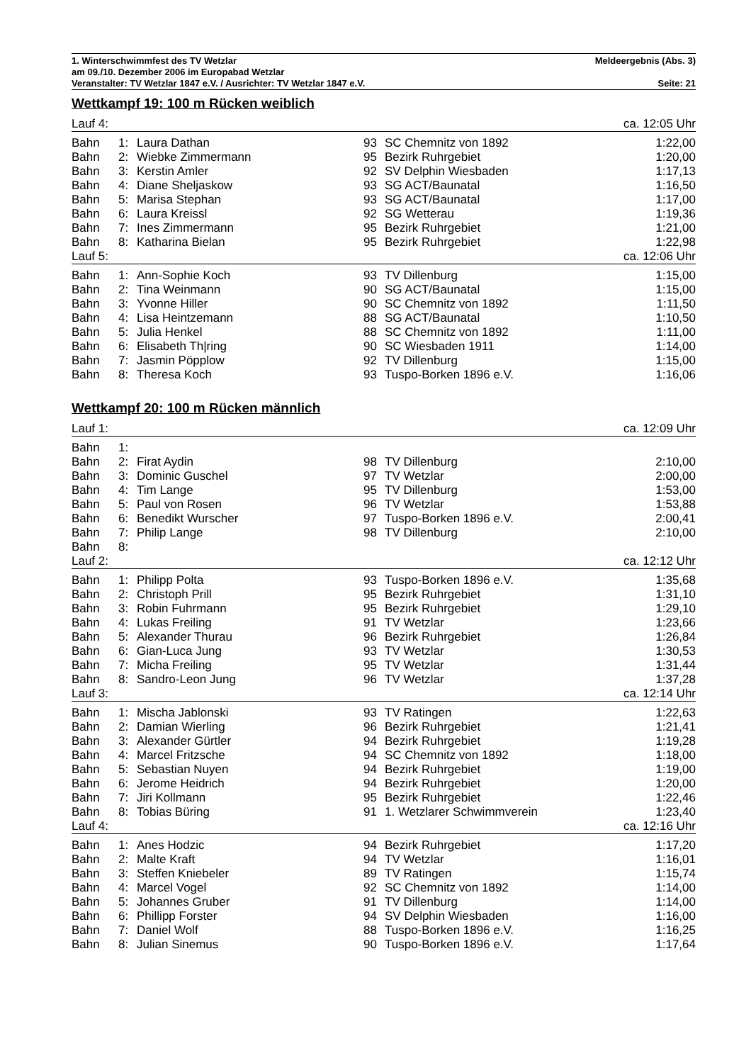1. Winterschwimmfest des TV Wetzlar Meldeergebnis (Abs. 3)
am 09./10. Dezember 2006 im Europabad Wetzlar
Veranstalter: TV Wetzlar 1847 e.V. / Ausrichter: TV Wetzlar 1847 e.V. Seite: 21
Wettkampf 19: 100 m Rücken weiblich
| Lauf 4: | | | ca. 12:05 Uhr | | |
| Bahn | 1: | Laura Dathan | 93 | SC Chemnitz von 1892 | 1:22,00 |
| Bahn | 2: | Wiebke Zimmermann | 95 | Bezirk Ruhrgebiet | 1:20,00 |
| Bahn | 3: | Kerstin Amler | 92 | SV Delphin Wiesbaden | 1:17,13 |
| Bahn | 4: | Diane Sheljaskow | 93 | SG ACT/Baunatal | 1:16,50 |
| Bahn | 5: | Marisa Stephan | 93 | SG ACT/Baunatal | 1:17,00 |
| Bahn | 6: | Laura Kreissl | 92 | SG Wetterau | 1:19,36 |
| Bahn | 7: | Ines Zimmermann | 95 | Bezirk Ruhrgebiet | 1:21,00 |
| Bahn | 8: | Katharina Bielan | 95 | Bezirk Ruhrgebiet | 1:22,98 |
| Lauf 5: | | | ca. 12:06 Uhr | | |
| Bahn | 1: | Ann-Sophie Koch | 93 | TV Dillenburg | 1:15,00 |
| Bahn | 2: | Tina Weinmann | 90 | SG ACT/Baunatal | 1:15,00 |
| Bahn | 3: | Yvonne Hiller | 90 | SC Chemnitz von 1892 | 1:11,50 |
| Bahn | 4: | Lisa Heintzemann | 88 | SG ACT/Baunatal | 1:10,50 |
| Bahn | 5: | Julia Henkel | 88 | SC Chemnitz von 1892 | 1:11,00 |
| Bahn | 6: | Elisabeth Th/ring | 90 | SC Wiesbaden 1911 | 1:14,00 |
| Bahn | 7: | Jasmin Pöpplow | 92 | TV Dillenburg | 1:15,00 |
| Bahn | 8: | Theresa Koch | 93 | Tuspo-Borken 1896 e.V. | 1:16,06 |
Wettkampf 20: 100 m Rücken männlich
| Lauf 1: | | | ca. 12:09 Uhr | | |
| Bahn | 1: | | | | |
| Bahn | 2: | Firat Aydin | 98 | TV Dillenburg | 2:10,00 |
| Bahn | 3: | Dominic Guschel | 97 | TV Wetzlar | 2:00,00 |
| Bahn | 4: | Tim Lange | 95 | TV Dillenburg | 1:53,00 |
| Bahn | 5: | Paul von Rosen | 96 | TV Wetzlar | 1:53,88 |
| Bahn | 6: | Benedikt Wurscher | 97 | Tuspo-Borken 1896 e.V. | 2:00,41 |
| Bahn | 7: | Philip Lange | 98 | TV Dillenburg | 2:10,00 |
| Bahn | 8: | | | | |
| Lauf 2: | | | ca. 12:12 Uhr | | |
| Bahn | 1: | Philipp Polta | 93 | Tuspo-Borken 1896 e.V. | 1:35,68 |
| Bahn | 2: | Christoph Prill | 95 | Bezirk Ruhrgebiet | 1:31,10 |
| Bahn | 3: | Robin Fuhrmann | 95 | Bezirk Ruhrgebiet | 1:29,10 |
| Bahn | 4: | Lukas Freiling | 91 | TV Wetzlar | 1:23,66 |
| Bahn | 5: | Alexander Thurau | 96 | Bezirk Ruhrgebiet | 1:26,84 |
| Bahn | 6: | Gian-Luca Jung | 93 | TV Wetzlar | 1:30,53 |
| Bahn | 7: | Micha Freiling | 95 | TV Wetzlar | 1:31,44 |
| Bahn | 8: | Sandro-Leon Jung | 96 | TV Wetzlar | 1:37,28 |
| Lauf 3: | | | ca. 12:14 Uhr | | |
| Bahn | 1: | Mischa Jablonski | 93 | TV Ratingen | 1:22,63 |
| Bahn | 2: | Damian Wierling | 96 | Bezirk Ruhrgebiet | 1:21,41 |
| Bahn | 3: | Alexander Gürtler | 94 | Bezirk Ruhrgebiet | 1:19,28 |
| Bahn | 4: | Marcel Fritzsche | 94 | SC Chemnitz von 1892 | 1:18,00 |
| Bahn | 5: | Sebastian Nuyen | 94 | Bezirk Ruhrgebiet | 1:19,00 |
| Bahn | 6: | Jerome Heidrich | 94 | Bezirk Ruhrgebiet | 1:20,00 |
| Bahn | 7: | Jiri Kollmann | 95 | Bezirk Ruhrgebiet | 1:22,46 |
| Bahn | 8: | Tobias Büring | 91 | 1. Wetzlarer Schwimmverein | 1:23,40 |
| Lauf 4: | | | ca. 12:16 Uhr | | |
| Bahn | 1: | Anes Hodzic | 94 | Bezirk Ruhrgebiet | 1:17,20 |
| Bahn | 2: | Malte Kraft | 94 | TV Wetzlar | 1:16,01 |
| Bahn | 3: | Steffen Kniebeler | 89 | TV Ratingen | 1:15,74 |
| Bahn | 4: | Marcel Vogel | 92 | SC Chemnitz von 1892 | 1:14,00 |
| Bahn | 5: | Johannes Gruber | 91 | TV Dillenburg | 1:14,00 |
| Bahn | 6: | Phillipp Forster | 94 | SV Delphin Wiesbaden | 1:16,00 |
| Bahn | 7: | Daniel Wolf | 88 | Tuspo-Borken 1896 e.V. | 1:16,25 |
| Bahn | 8: | Julian Sinemus | 90 | Tuspo-Borken 1896 e.V. | 1:17,64 |